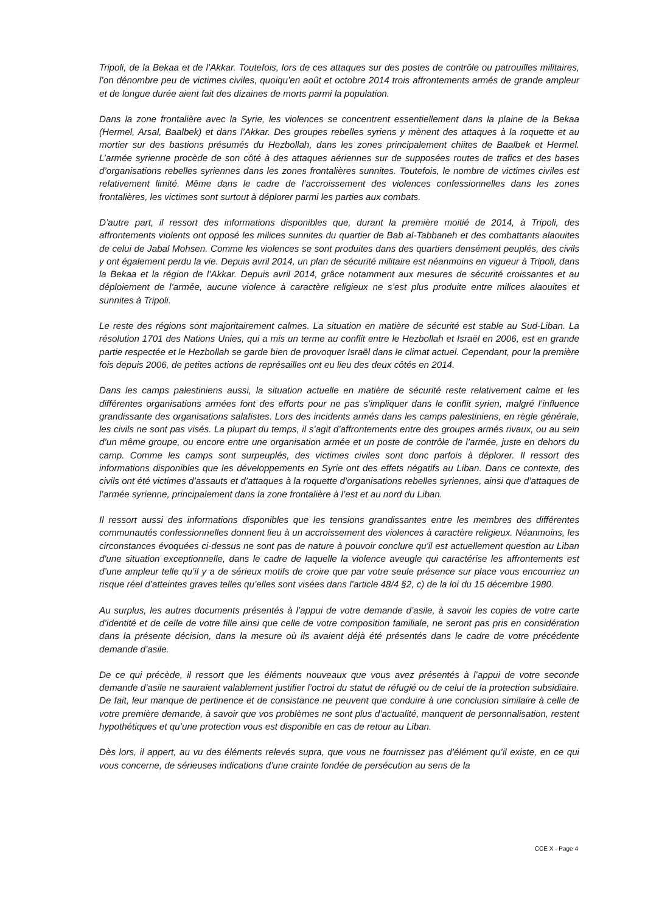Tripoli, de la Bekaa et de l’Akkar. Toutefois, lors de ces attaques sur des postes de contrôle ou patrouilles militaires, l’on dénombre peu de victimes civiles, quoiqu’en août et octobre 2014 trois affrontements armés de grande ampleur et de longue durée aient fait des dizaines de morts parmi la population.
Dans la zone frontalière avec la Syrie, les violences se concentrent essentiellement dans la plaine de la Bekaa (Hermel, Arsal, Baalbek) et dans l’Akkar. Des groupes rebelles syriens y mènent des attaques à la roquette et au mortier sur des bastions présumés du Hezbollah, dans les zones principalement chiites de Baalbek et Hermel. L’armée syrienne procède de son côté à des attaques aériennes sur de supposées routes de trafics et des bases d’organisations rebelles syriennes dans les zones frontalières sunnites. Toutefois, le nombre de victimes civiles est relativement limité. Même dans le cadre de l’accroissement des violences confessionnelles dans les zones frontalières, les victimes sont surtout à déplorer parmi les parties aux combats.
D’autre part, il ressort des informations disponibles que, durant la première moitié de 2014, à Tripoli, des affrontements violents ont opposé les milices sunnites du quartier de Bab al-Tabbaneh et des combattants alaouites de celui de Jabal Mohsen. Comme les violences se sont produites dans des quartiers densément peuplés, des civils y ont également perdu la vie. Depuis avril 2014, un plan de sécurité militaire est néanmoins en vigueur à Tripoli, dans la Bekaa et la région de l’Akkar. Depuis avril 2014, grâce notamment aux mesures de sécurité croissantes et au déploiement de l’armée, aucune violence à caractère religieux ne s’est plus produite entre milices alaouites et sunnites à Tripoli.
Le reste des régions sont majoritairement calmes. La situation en matière de sécurité est stable au Sud-Liban. La résolution 1701 des Nations Unies, qui a mis un terme au conflit entre le Hezbollah et Israël en 2006, est en grande partie respectée et le Hezbollah se garde bien de provoquer Israël dans le climat actuel. Cependant, pour la première fois depuis 2006, de petites actions de représailles ont eu lieu des deux côtés en 2014.
Dans les camps palestiniens aussi, la situation actuelle en matière de sécurité reste relativement calme et les différentes organisations armées font des efforts pour ne pas s’impliquer dans le conflit syrien, malgré l’influence grandissante des organisations salafistes. Lors des incidents armés dans les camps palestiniens, en règle générale, les civils ne sont pas visés. La plupart du temps, il s’agit d’affrontements entre des groupes armés rivaux, ou au sein d’un même groupe, ou encore entre une organisation armée et un poste de contrôle de l’armée, juste en dehors du camp. Comme les camps sont surpeuplés, des victimes civiles sont donc parfois à déplorer. Il ressort des informations disponibles que les développements en Syrie ont des effets négatifs au Liban. Dans ce contexte, des civils ont été victimes d’assauts et d’attaques à la roquette d’organisations rebelles syriennes, ainsi que d’attaques de l’armée syrienne, principalement dans la zone frontalière à l’est et au nord du Liban.
Il ressort aussi des informations disponibles que les tensions grandissantes entre les membres des différentes communautés confessionnelles donnent lieu à un accroissement des violences à caractère religieux. Néanmoins, les circonstances évoquées ci-dessus ne sont pas de nature à pouvoir conclure qu'il est actuellement question au Liban d'une situation exceptionnelle, dans le cadre de laquelle la violence aveugle qui caractérise les affrontements est d’une ampleur telle qu’il y a de sérieux motifs de croire que par votre seule présence sur place vous encourriez un risque réel d’atteintes graves telles qu’elles sont visées dans l’article 48/4 §2, c) de la loi du 15 décembre 1980.
Au surplus, les autres documents présentés à l’appui de votre demande d’asile, à savoir les copies de votre carte d’identité et de celle de votre fille ainsi que celle de votre composition familiale, ne seront pas pris en considération dans la présente décision, dans la mesure où ils avaient déjà été présentés dans le cadre de votre précédente demande d’asile.
De ce qui précède, il ressort que les éléments nouveaux que vous avez présentés à l’appui de votre seconde demande d’asile ne sauraient valablement justifier l’octroi du statut de réfugié ou de celui de la protection subsidiaire. De fait, leur manque de pertinence et de consistance ne peuvent que conduire à une conclusion similaire à celle de votre première demande, à savoir que vos problèmes ne sont plus d’actualité, manquent de personnalisation, restent hypothétiques et qu’une protection vous est disponible en cas de retour au Liban.
Dès lors, il appert, au vu des éléments relevés supra, que vous ne fournissez pas d’élément qu’il existe, en ce qui vous concerne, de sérieuses indications d’une crainte fondée de persécution au sens de la
CCE X - Page 4